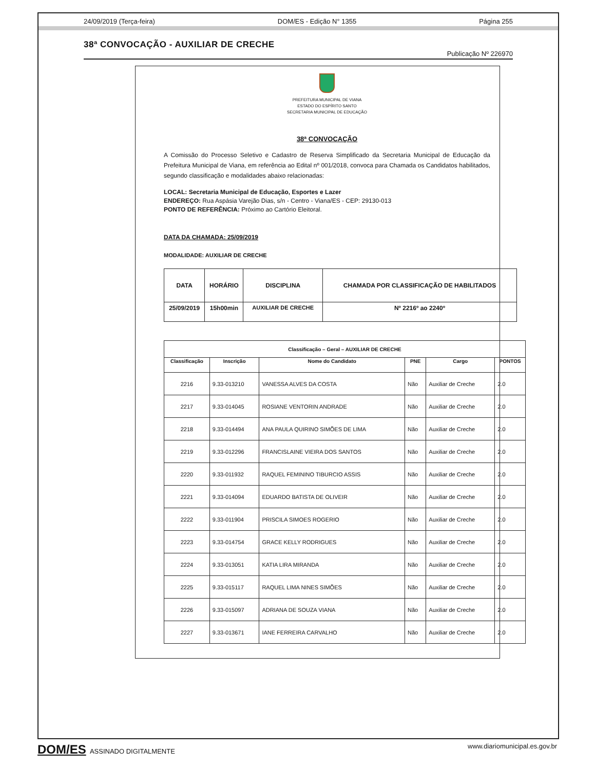24/09/2019 (Terça-feira) DOM/ES - Edição N° 1355 Página 255
38ª CONVOCAÇÃO - AUXILIAR DE CRECHE
Publicação Nº 226970
PREFEITURA MUNICIPAL DE VIANA
ESTADO DO ESPÍRITO SANTO
SECRETARIA MUNICIPAL DE EDUCAÇÃO
38ª CONVOCAÇÃO
A Comissão do Processo Seletivo e Cadastro de Reserva Simplificado da Secretaria Municipal de Educação da Prefeitura Municipal de Viana, em referência ao Edital nº 001/2018, convoca para Chamada os Candidatos habilitados, segundo classificação e modalidades abaixo relacionadas:
LOCAL: Secretaria Municipal de Educação, Esportes e Lazer
ENDEREÇO: Rua Aspásia Varejão Dias, s/n - Centro - Viana/ES - CEP: 29130-013
PONTO DE REFERÊNCIA: Próximo ao Cartório Eleitoral.
DATA DA CHAMADA: 25/09/2019
MODALIDADE: AUXILIAR DE CRECHE
| DATA | HORÁRIO | DISCIPLINA | CHAMADA POR CLASSIFICAÇÃO DE HABILITADOS |
| --- | --- | --- | --- |
| 25/09/2019 | 15h00min | AUXILIAR DE CRECHE | Nº 2216º ao 2240º |
| Classificação – Geral – AUXILIAR DE CRECHE | | | | | |
| --- | --- | --- | --- | --- | --- |
| Classificação | Inscrição | Nome do Candidato | PNE | Cargo | PONTOS |
| 2216 | 9.33-013210 | VANESSA ALVES DA COSTA | Não | Auxiliar de Creche | 2.0 |
| 2217 | 9.33-014045 | ROSIANE VENTORIN ANDRADE | Não | Auxiliar de Creche | 2.0 |
| 2218 | 9.33-014494 | ANA PAULA QUIRINO SIMÕES DE LIMA | Não | Auxiliar de Creche | 2.0 |
| 2219 | 9.33-012296 | FRANCISLAINE VIEIRA DOS SANTOS | Não | Auxiliar de Creche | 2.0 |
| 2220 | 9.33-011932 | RAQUEL FEMININO TIBURCIO ASSIS | Não | Auxiliar de Creche | 2.0 |
| 2221 | 9.33-014094 | EDUARDO BATISTA DE OLIVEIR | Não | Auxiliar de Creche | 2.0 |
| 2222 | 9.33-011904 | PRISCILA SIMOES ROGERIO | Não | Auxiliar de Creche | 2.0 |
| 2223 | 9.33-014754 | GRACE KELLY RODRIGUES | Não | Auxiliar de Creche | 2.0 |
| 2224 | 9.33-013051 | KATIA LIRA MIRANDA | Não | Auxiliar de Creche | 2.0 |
| 2225 | 9.33-015117 | RAQUEL LIMA NINES SIMÕES | Não | Auxiliar de Creche | 2.0 |
| 2226 | 9.33-015097 | ADRIANA DE SOUZA VIANA | Não | Auxiliar de Creche | 2.0 |
| 2227 | 9.33-013671 | IANE FERREIRA CARVALHO | Não | Auxiliar de Creche | 2.0 |
DOM/ES ASSINADO DIGITALMENTE www.diariomunicipal.es.gov.br